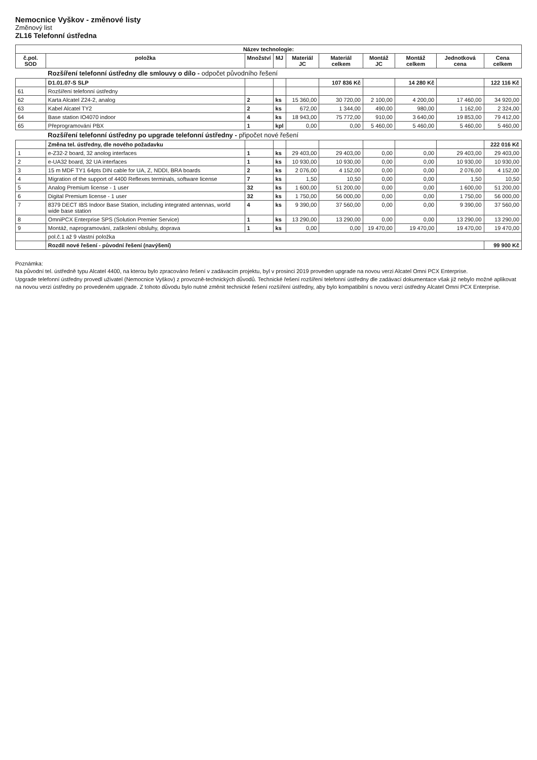Nemocnice Vyškov - změnové listy
Změnový list
ZL16 Telefonní ústředna
| Název technologie: | | | | | | | | | |
| --- | --- | --- | --- | --- | --- | --- | --- | --- | --- |
| č.pol. SOD | položka | Množství | MJ | Materiál JC | Materiál celkem | Montáž JC | Montáž celkem | Jednotková cena | Cena celkem |
| | Rozšíření telefonní ústředny dle smlouvy o dílo - odpočet původního řešení | | | | | | | | |
| | D1.01.07-S SLP | | | | 107 836 Kč | | 14 280 Kč | | 122 116 Kč |
| 61 | Rozšíření telefonní ústředny | | | | | | | | |
| 62 | Karta Alcatel Z24-2, analog | 2 | ks | 15 360,00 | 30 720,00 | 2 100,00 | 4 200,00 | 17 460,00 | 34 920,00 |
| 63 | Kabel Alcatel TY2 | 2 | ks | 672,00 | 1 344,00 | 490,00 | 980,00 | 1 162,00 | 2 324,00 |
| 64 | Base station IO4070 indoor | 4 | ks | 18 943,00 | 75 772,00 | 910,00 | 3 640,00 | 19 853,00 | 79 412,00 |
| 65 | Přeprogramování PBX | 1 | kpl | 0,00 | 0,00 | 5 460,00 | 5 460,00 | 5 460,00 | 5 460,00 |
| | Rozšíření telefonní ústředny po upgrade telefonní ústředny - připočet nové řešení | | | | | | | | |
| | Změna tel. ústředny, dle nového požadavku | | | | | | | | 222 016 Kč |
| 1 | e-Z32-2 board, 32 anolog interfaces | 1 | ks | 29 403,00 | 29 403,00 | 0,00 | 0,00 | 29 403,00 | 29 403,00 |
| 2 | e-UA32 board, 32 UA interfaces | 1 | ks | 10 930,00 | 10 930,00 | 0,00 | 0,00 | 10 930,00 | 10 930,00 |
| 3 | 15 m MDF TY1 64pts DIN cable for UA, Z, NDDI, BRA boards | 2 | ks | 2 076,00 | 4 152,00 | 0,00 | 0,00 | 2 076,00 | 4 152,00 |
| 4 | Migration of the support of 4400 Reflexes terminals, software license | 7 | ks | 1,50 | 10,50 | 0,00 | 0,00 | 1,50 | 10,50 |
| 5 | Analog Premium license - 1 user | 32 | ks | 1 600,00 | 51 200,00 | 0,00 | 0,00 | 1 600,00 | 51 200,00 |
| 6 | Digital Premium license - 1 user | 32 | ks | 1 750,00 | 56 000,00 | 0,00 | 0,00 | 1 750,00 | 56 000,00 |
| 7 | 8379 DECT IBS Indoor Base Station, including integrated antennas, world wide base station | 4 | ks | 9 390,00 | 37 560,00 | 0,00 | 0,00 | 9 390,00 | 37 560,00 |
| 8 | OmniPCX Enterprise SPS (Solution Premier Service) | 1 | ks | 13 290,00 | 13 290,00 | 0,00 | 0,00 | 13 290,00 | 13 290,00 |
| 9 | Montáž, naprogramování, zaškolení obsluhy, doprava | 1 | ks | 0,00 | 0,00 | 19 470,00 | 19 470,00 | 19 470,00 | 19 470,00 |
| | pol.č.1 až 9 vlastní položka | | | | | | | | |
| | Rozdíl nové řešení - původní řešení (navýšení) | | | | | | | | 99 900 Kč |
Poznámka:
Na původní tel. ústředně typu Alcatel 4400, na kterou bylo zpracováno řešení v zadávacím projektu, byl v prosinci 2019 proveden upgrade na novou verzi Alcatel Omni PCX Enterprise.
Upgrade telefonní ústředny provedl uživatel (Nemocnice Vyškov) z provozně-technických důvodů. Technické řešení rozšíření telefonní ústředny dle zadávací dokumentace však již nebylo možné aplikovat na novou verzi ústředny po provedeném upgrade. Z tohoto důvodu bylo nutné změnit technické řešení rozšíření ústředny, aby bylo kompatibilní s novou verzí ústředny Alcatel Omni PCX Enterprise.